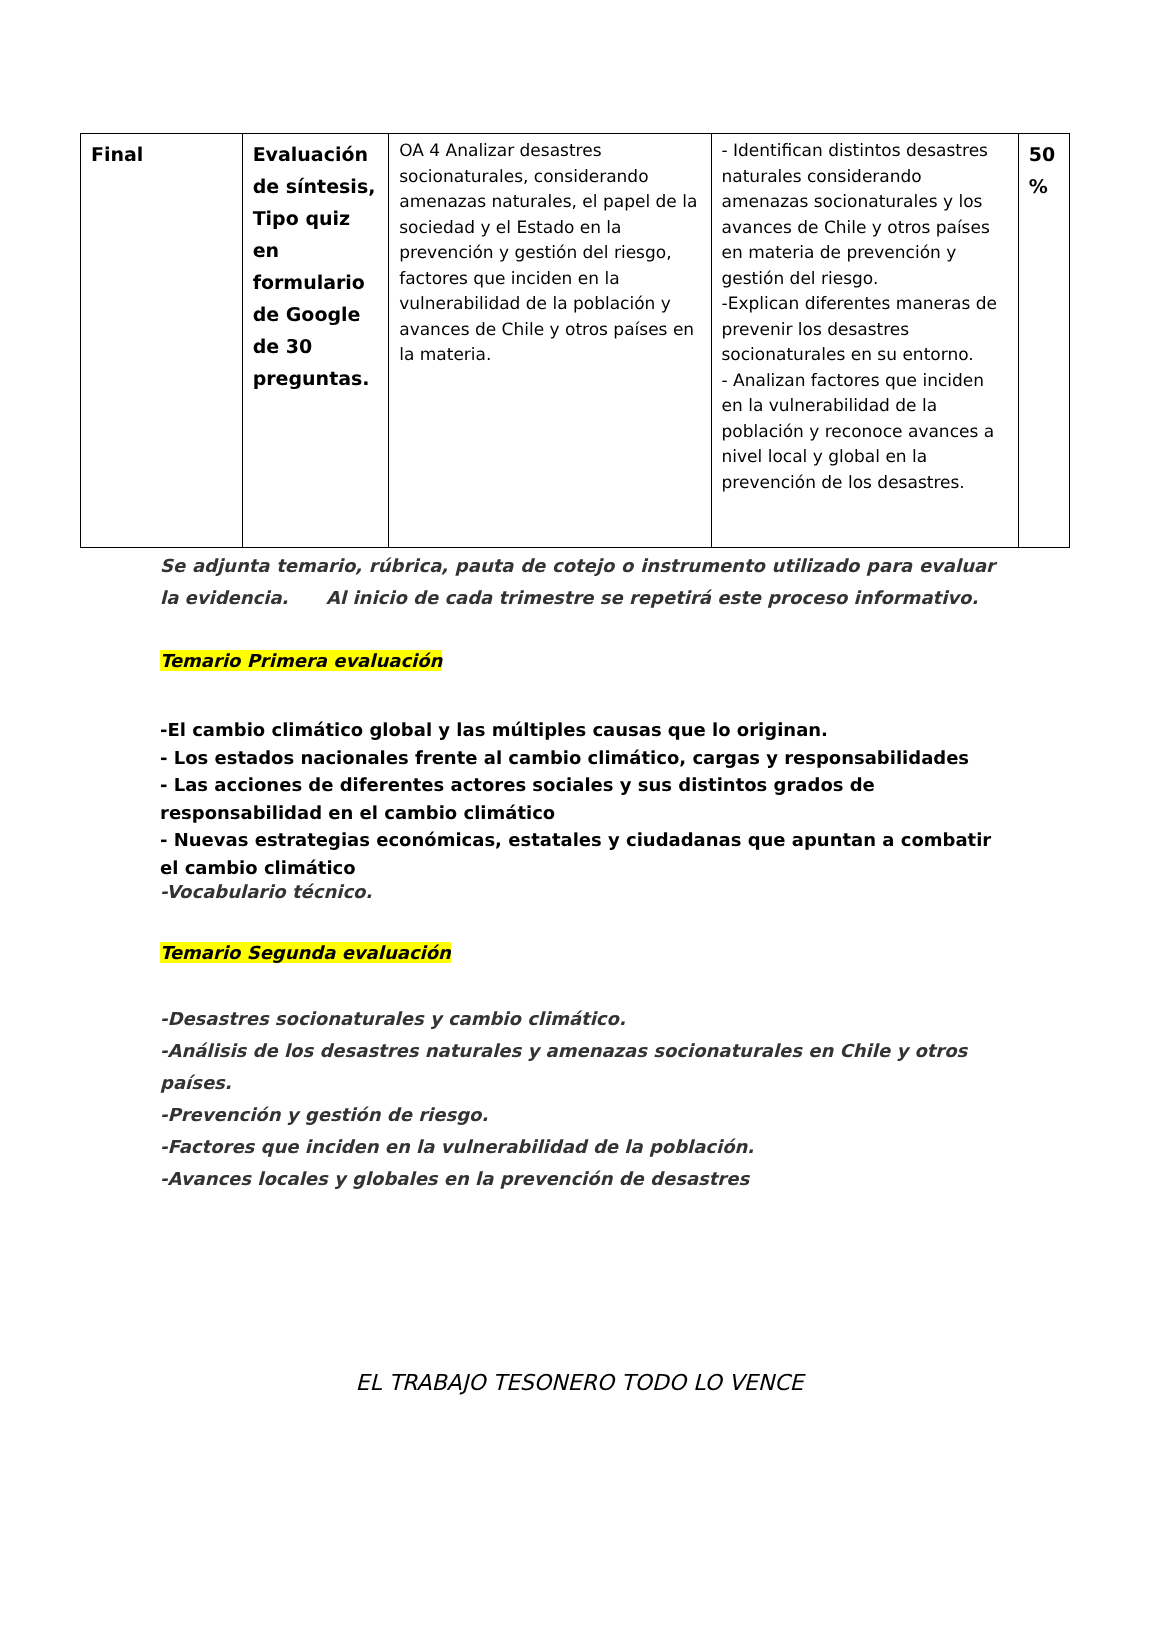| Final | Evaluación de síntesis, Tipo quiz en formulario de Google de 30 preguntas. | OA 4 Analizar desastres socionaturales, considerando amenazas naturales, el papel de la sociedad y el Estado en la prevención y gestión del riesgo, factores que inciden en la vulnerabilidad de la población y avances de Chile y otros países en la materia. | - Identifican distintos desastres naturales considerando amenazas socionaturales y los avances de Chile y otros países en materia de prevención y gestión del riesgo. -Explican diferentes maneras de prevenir los desastres socionaturales en su entorno. - Analizan factores que inciden en la vulnerabilidad de la población y reconoce avances a nivel local y global en la prevención de los desastres. | 50 % |
Se adjunta temario, rúbrica, pauta de cotejo o instrumento utilizado para evaluar la evidencia. Al inicio de cada trimestre se repetirá este proceso informativo.
Temario Primera evaluación
-El cambio climático global y las múltiples causas que lo originan.
- Los estados nacionales frente al cambio climático, cargas y responsabilidades
- Las acciones de diferentes actores sociales y sus distintos grados de responsabilidad en el cambio climático
- Nuevas estrategias económicas, estatales y ciudadanas que apuntan a combatir el cambio climático
-Vocabulario técnico.
Temario Segunda evaluación
-Desastres socionaturales y cambio climático.
-Análisis de los desastres naturales y amenazas socionaturales en Chile y otros países.
-Prevención y gestión de riesgo.
-Factores que inciden en la vulnerabilidad de la población.
-Avances locales y globales en la prevención de desastres
EL TRABAJO TESONERO TODO LO VENCE